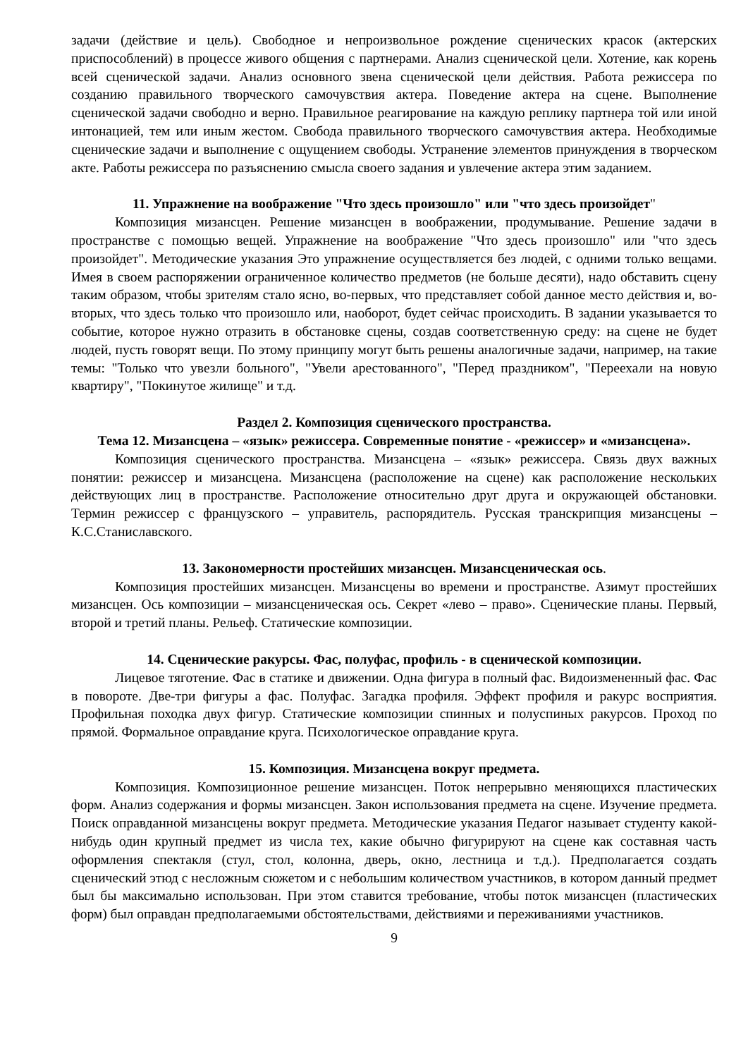задачи (действие и цель). Свободное и непроизвольное рождение сценических красок (актерских приспособлений) в процессе живого общения с партнерами. Анализ сценической цели. Хотение, как корень всей сценической задачи. Анализ основного звена сценической цели действия. Работа режиссера по созданию правильного творческого самочувствия актера. Поведение актера на сцене. Выполнение сценической задачи свободно и верно. Правильное реагирование на каждую реплику партнера той или иной интонацией, тем или иным жестом. Свобода правильного творческого самочувствия актера. Необходимые сценические задачи и выполнение с ощущением свободы. Устранение элементов принуждения в творческом акте. Работы режиссера по разъяснению смысла своего задания и увлечение актера этим заданием.
11. Упражнение на воображение "Что здесь произошло" или "что здесь произойдет"
Композиция мизансцен. Решение мизансцен в воображении, продумывание. Решение задачи в пространстве с помощью вещей. Упражнение на воображение "Что здесь произошло" или "что здесь произойдет". Методические указания Это упражнение осуществляется без людей, с одними только вещами. Имея в своем распоряжении ограниченное количество предметов (не больше десяти), надо обставить сцену таким образом, чтобы зрителям стало ясно, во-первых, что представляет собой данное место действия и, во-вторых, что здесь только что произошло или, наоборот, будет сейчас происходить. В задании указывается то событие, которое нужно отразить в обстановке сцены, создав соответственную среду: на сцене не будет людей, пусть говорят вещи. По этому принципу могут быть решены аналогичные задачи, например, на такие темы: "Только что увезли больного", "Увели арестованного", "Перед праздником", "Переехали на новую квартиру", "Покинутое жилище" и т.д.
Раздел 2. Композиция сценического пространства.
Тема 12. Мизансцена – «язык» режиссера. Современные понятие - «режиссер» и «мизансцена».
Композиция сценического пространства. Мизансцена – «язык» режиссера. Связь двух важных понятии: режиссер и мизансцена. Мизансцена (расположение на сцене) как расположение нескольких действующих лиц в пространстве. Расположение относительно друг друга и окружающей обстановки. Термин режиссер с французского – управитель, распорядитель. Русская транскрипция мизансцены – К.С.Станиславского.
13. Закономерности простейших мизансцен. Мизансценическая ось.
Композиция простейших мизансцен. Мизансцены во времени и пространстве. Азимут простейших мизансцен. Ось композиции – мизансценическая ось. Секрет «лево – право». Сценические планы. Первый, второй и третий планы. Рельеф. Статические композиции.
14. Сценические ракурсы. Фас, полуфас, профиль - в сценической композиции.
Лицевое тяготение. Фас в статике и движении. Одна фигура в полный фас. Видоизмененный фас. Фас в повороте. Две-три фигуры а фас. Полуфас. Загадка профиля. Эффект профиля и ракурс восприятия. Профильная походка двух фигур. Статические композиции спинных и полуспиных ракурсов. Проход по прямой. Формальное оправдание круга. Психологическое оправдание круга.
15. Композиция. Мизансцена вокруг предмета.
Композиция. Композиционное решение мизансцен. Поток непрерывно меняющихся пластических форм. Анализ содержания и формы мизансцен. Закон использования предмета на сцене. Изучение предмета. Поиск оправданной мизансцены вокруг предмета. Методические указания Педагог называет студенту какой-нибудь один крупный предмет из числа тех, какие обычно фигурируют на сцене как составная часть оформления спектакля (стул, стол, колонна, дверь, окно, лестница и т.д.). Предполагается создать сценический этюд с несложным сюжетом и с небольшим количеством участников, в котором данный предмет был бы максимально использован. При этом ставится требование, чтобы поток мизансцен (пластических форм) был оправдан предполагаемыми обстоятельствами, действиями и переживаниями участников.
9